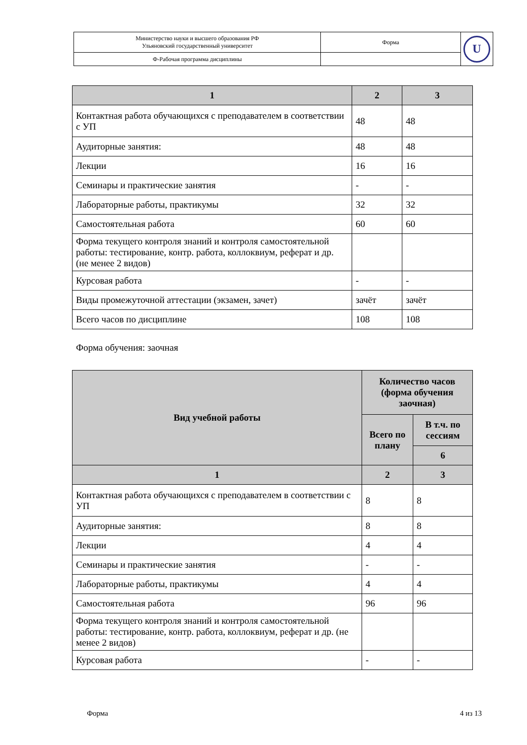| Министерство науки и высшего образования РФ Ульяновский государственный университет | Форма | U |
| Ф-Рабочая программа дисциплины | | |
| 1 | 2 | 3 |
| --- | --- | --- |
| Контактная работа обучающихся с преподавателем в соответствии с УП | 48 | 48 |
| Аудиторные занятия: | 48 | 48 |
| Лекции | 16 | 16 |
| Семинары и практические занятия | - | - |
| Лабораторные работы, практикумы | 32 | 32 |
| Самостоятельная работа | 60 | 60 |
| Форма текущего контроля знаний и контроля самостоятельной работы: тестирование, контр. работа, коллоквиум, реферат и др. (не менее 2 видов) | | |
| Курсовая работа | - | - |
| Виды промежуточной аттестации (экзамен, зачет) | зачёт | зачёт |
| Всего часов по дисциплине | 108 | 108 |
Форма обучения: заочная
| Вид учебной работы | Количество часов (форма обучения заочная) | |
| --- | --- | --- |
| | Всего по плану | В т.ч. по сессиям |
| | | 6 |
| 1 | 2 | 3 |
| Контактная работа обучающихся с преподавателем в соответствии с УП | 8 | 8 |
| Аудиторные занятия: | 8 | 8 |
| Лекции | 4 | 4 |
| Семинары и практические занятия | - | - |
| Лабораторные работы, практикумы | 4 | 4 |
| Самостоятельная работа | 96 | 96 |
| Форма текущего контроля знаний и контроля самостоятельной работы: тестирование, контр. работа, коллоквиум, реферат и др. (не менее 2 видов) | | |
| Курсовая работа | - | - |
Форма 4 из 13